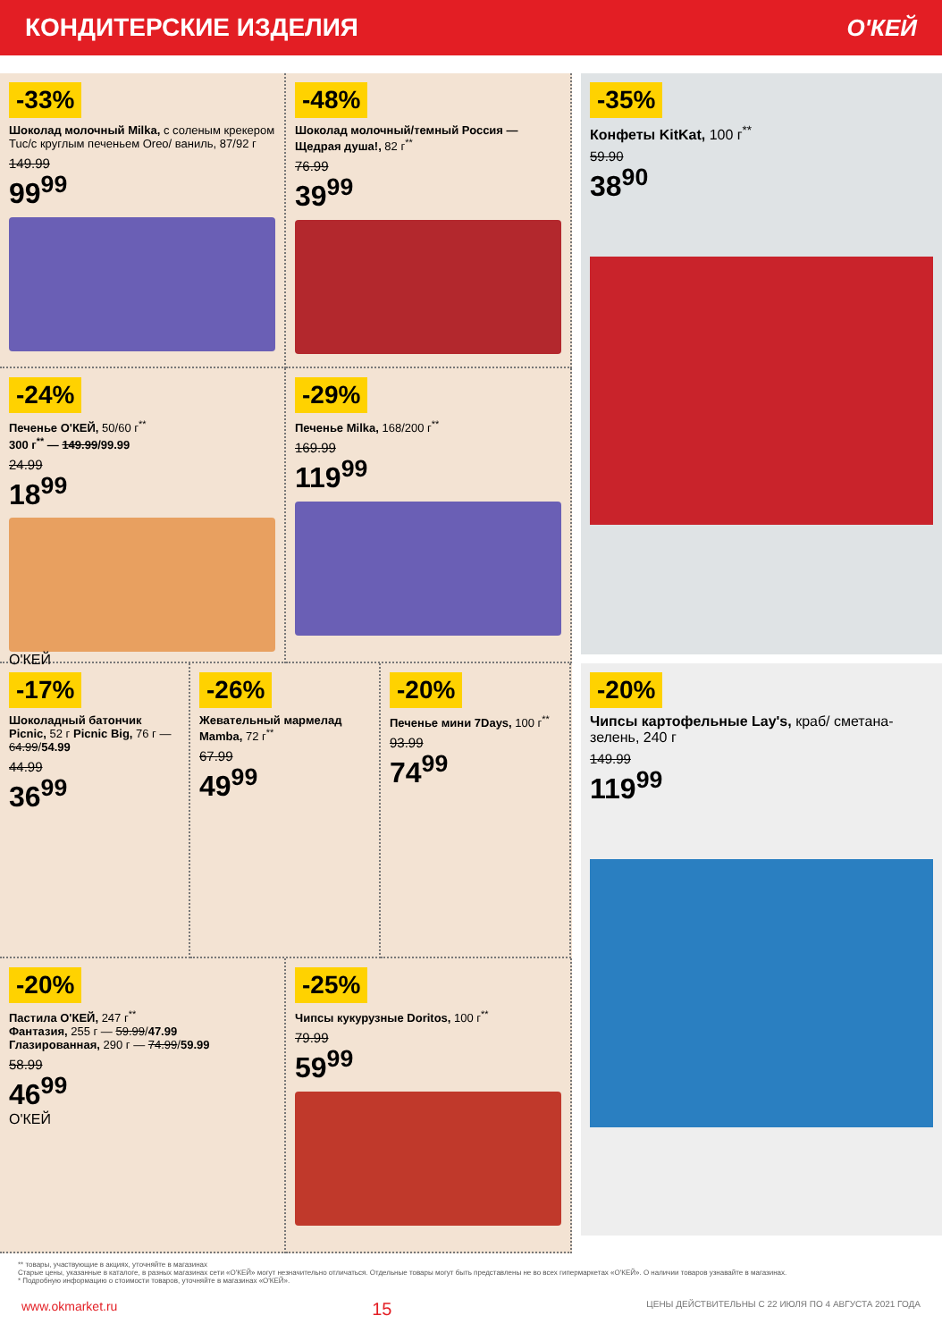КОНДИТЕРСКИЕ ИЗДЕЛИЯ О'КЕЙ
-33%
Шоколад молочный Milka, с соленым крекером Tuc/с круглым печеньем Oreo/ ваниль, 87/92 г
149.99
99<sup>99</sup>
-48%
Шоколад молочный/темный Россия — Щедрая душа!, 82 г<sup>**</sup>
76.99
39<sup>99</sup>
-24%
Печенье О'КЕЙ, 50/60 г<sup>**</sup>
300 г<sup>**</sup> — 149.99/99.99
24.99
18<sup>99</sup>
О'КЕЙ
-29%
Печенье Milka, 168/200 г<sup>**</sup>
169.99
119<sup>99</sup>
-17%
Шоколадный батончик Picnic, 52 г Picnic Big, 76 г — 64.99/54.99
44.99
36<sup>99</sup>
-26%
Жевательный мармелад Mamba, 72 г<sup>**</sup>
67.99
49<sup>99</sup>
-20%
Печенье мини 7Days, 100 г<sup>**</sup>
93.99
74<sup>99</sup>
-20%
Пастила О'КЕЙ, 247 г<sup>**</sup>
Фантазия, 255 г — 59.99/47.99
Глазированная, 290 г — 74.99/59.99
58.99
46<sup>99</sup>
О'КЕЙ
-25%
Чипсы кукурузные Doritos, 100 г<sup>**</sup>
79.99
59<sup>99</sup>
-35%
Конфеты KitKat, 100 г<sup>**</sup>
59.90
38<sup>90</sup>
-20%
Чипсы картофельные Lay's, краб/ сметана-зелень, 240 г
149.99
119<sup>99</sup>
** товары, участвующие в акциях, уточняйте в магазинах
Старые цены, указанные в каталоге, в разных магазинах сети «О'КЕЙ» могут незначительно отличаться. Отдельные товары могут быть представлены не во всех гипермаркетах «О'КЕЙ». О наличии товаров узнавайте в магазинах.
* Подробную информацию о стоимости товаров, уточняйте в магазинах «О'КЕЙ».
www.okmarket.ru 15 ЦЕНЫ ДЕЙСТВИТЕЛЬНЫ С 22 ИЮЛЯ ПО 4 АВГУСТА 2021 ГОДА